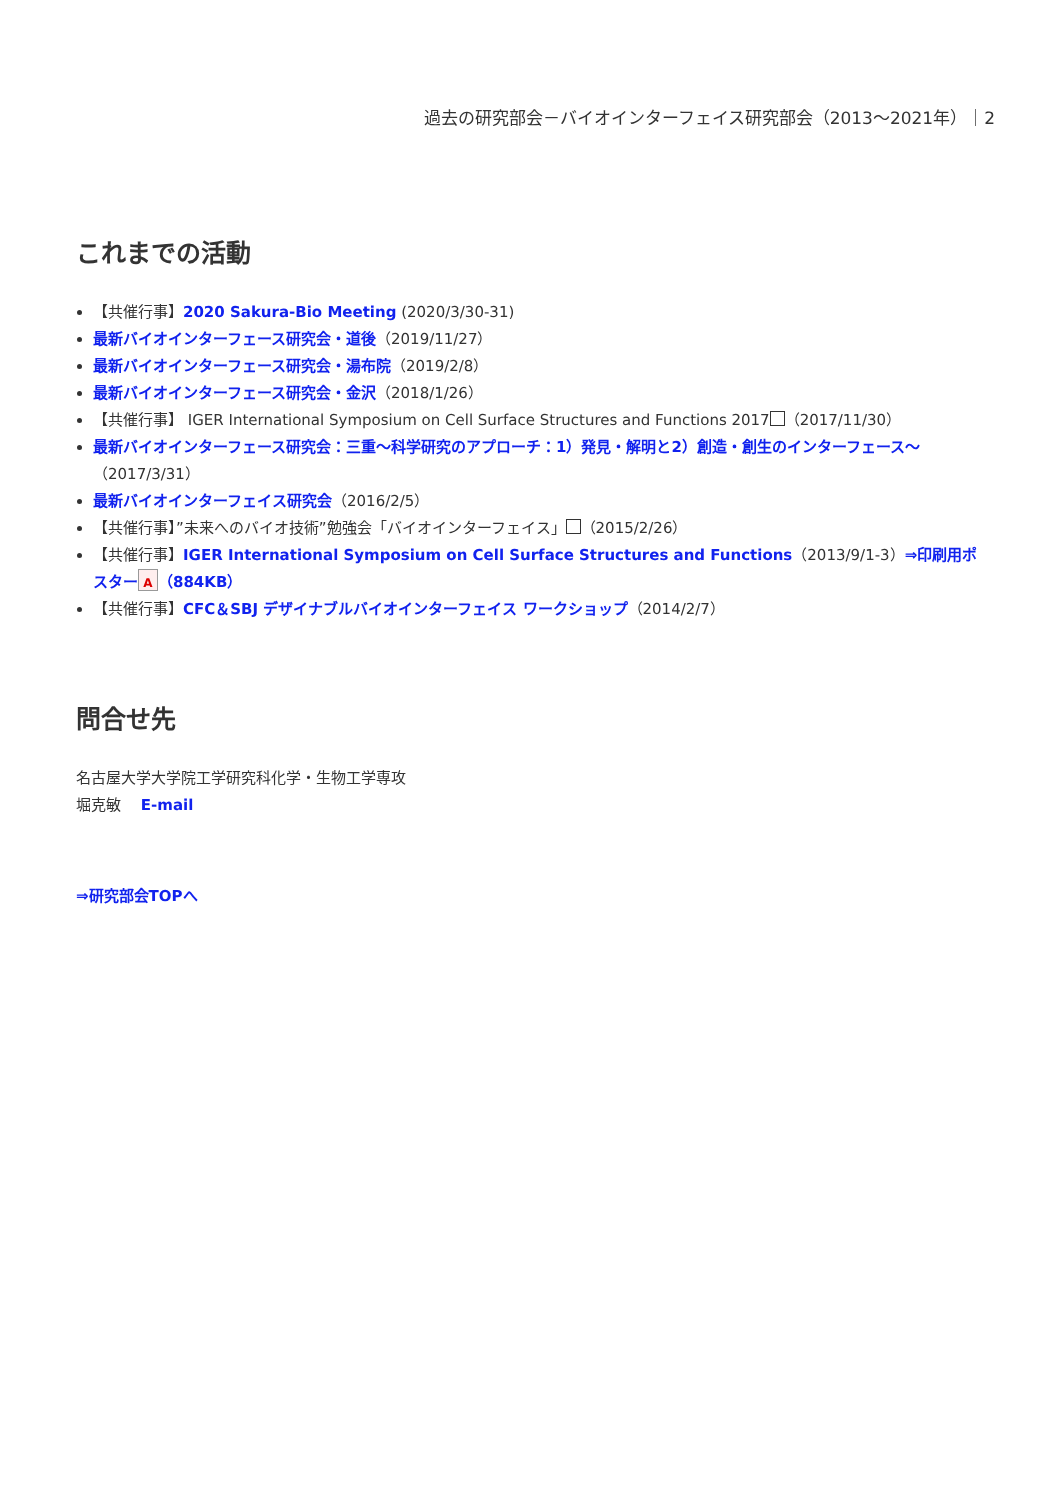過去の研究部会－バイオインターフェイス研究部会（2013～2021年）｜2
これまでの活動
【共催行事】2020 Sakura-Bio Meeting (2020/3/30-31)
最新バイオインターフェース研究会・道後（2019/11/27）
最新バイオインターフェース研究会・湯布院（2019/2/8）
最新バイオインターフェース研究会・金沢（2018/1/26）
【共催行事】 IGER International Symposium on Cell Surface Structures and Functions 2017 （2017/11/30）
最新バイオインターフェース研究会：三重～科学研究のアプローチ：1）発見・解明と2）創造・創生のインターフェース～（2017/3/31）
最新バイオインターフェイス研究会（2016/2/5）
【共催行事】”未来へのバイオ技術”勉強会「バイオインターフェイス」 （2015/2/26）
【共催行事】IGER International Symposium on Cell Surface Structures and Functions（2013/9/1-3）⇒印刷用ポスター A （884KB）
【共催行事】CFC＆SBJ デザイナブルバイオインターフェイス ワークショップ（2014/2/7）
問合せ先
名古屋大学大学院工学研究科化学・生物工学専攻
堀克敏　 E-mail
⇒研究部会TOPへ